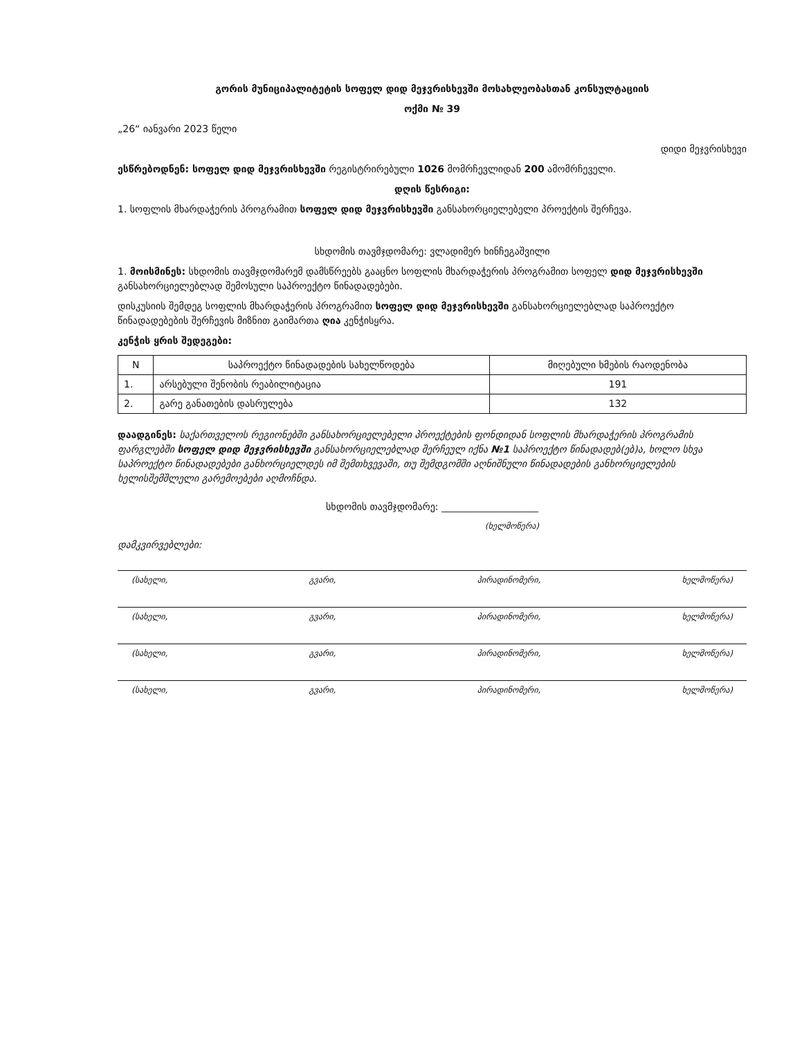გორის მუნიციპალიტეტის სოფელ დიდ მეჯვრისხევში მოსახლეობასთან კონსულტაციის
ოქმი № 39
„26“ იანვარი 2023 წელი
დიდი მეჯვრისხევი
ესწრებოდნენ: სოფელ დიდ მეჯვრისხევში რეგისტრირებული 1026 მომრჩევლიდან 200 ამომრჩეველი.
დღის წესრიგი:
1. სოფლის მხარდაჭერის პროგრამით სოფელ დიდ მეჯვრისხევში განსახორციელებელი პროექტის შერჩევა.
სხდომის თავმჯდომარე: ვლადიმერ ხინჩეგაშვილი
1. მოისმინეს: სხდომის თავმჯდომარემ დამსწრეებს გააცნო სოფლის მხარდაჭერის პროგრამით სოფელ დიდ მეჯვრისხევში განსახორციელებლად შემოსული საპროექტო წინადადებები.
დისკუსიის შემდეგ სოფლის მხარდაჭერის პროგრამით სოფელ დიდ მეჯვრისხევში განსახორციელებლად საპროექტო წინადადებების შერჩევის მიზნით გაიმართა ღია კენჭისყრა.
კენჭის ყრის შედეგები:
| N | საპროექტო წინადადების სახელწოდება | მიღებული ხმების რაოდენობა |
| --- | --- | --- |
| 1. | არსებული შენობის რეაბილიტაცია | 191 |
| 2. | გარე განათების დასრულება | 132 |
დაადგინეს: საქართველოს რეგიონებში განსახორციელებელი პროექტების ფონდიდან სოფლის მხარდაჭერის პროგრამის ფარგლებში სოფელ დიდ მეჯვრისხევში განსახორციელებლად შერჩეულ იქნა №1 საპროექტო წინადადებ(ებ)ა, ხოლო სხვა საპროექტო წინადადებები განხორციელდეს იმ შემთხვევაში, თუ შემდგომში აღნიშნული წინადადების განხორციელების ხელისშემშლელი გარემოებები აღმოჩნდა.
სხდომის თავმჯდომარე: ____________________
(ხელმოწერა)
დამკვირვებლები:
(სახელი, გვარი, პირადინომერი, ხელმოწერა)
(სახელი, გვარი, პირადინომერი, ხელმოწერა)
(სახელი, გვარი, პირადინომერი, ხელმოწერა)
(სახელი, გვარი, პირადინომერი, ხელმოწერა)